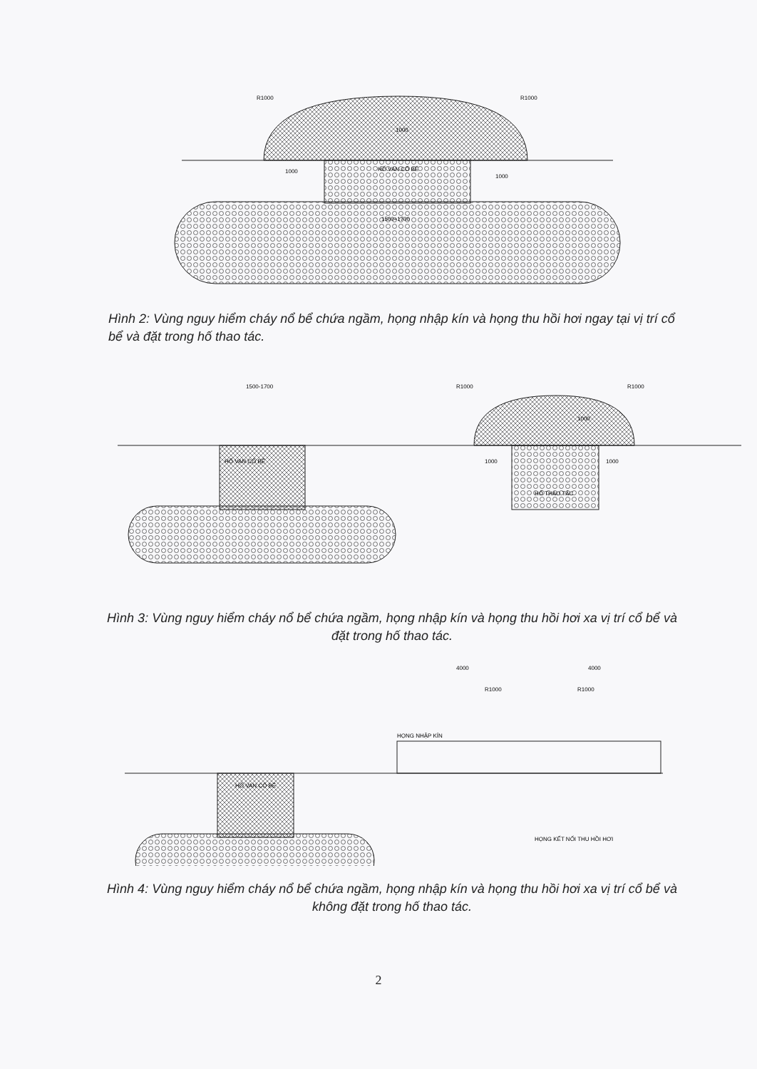1000
1000
HỐ VAN CỔ BỂ
1500÷1700
R1000
R1000
1000
Hình 2: Vùng nguy hiểm cháy nổ bể chứa ngầm, họng nhập kín và họng thu hồi hơi ngay tại vị trí cổ bể và đặt trong hố thao tác.
1500-1700
HỐ VAN CỔ BỂ
HỐ THAO TÁC
1000
1000
R1000
R1000
1000
Hình 3: Vùng nguy hiểm cháy nổ bể chứa ngầm, họng nhập kín và họng thu hồi hơi xa vị trí cổ bể và đặt trong hố thao tác.
4000
4000
HỌNG NHẬP KÍN
HỐ VAN CỔ BỂ
HỌNG KẾT NỐI THU HỒI HƠI
R1000
R1000
Hình 4: Vùng nguy hiểm cháy nổ bể chứa ngầm, họng nhập kín và họng thu hồi hơi xa vị trí cổ bể và không đặt trong hố thao tác.
2